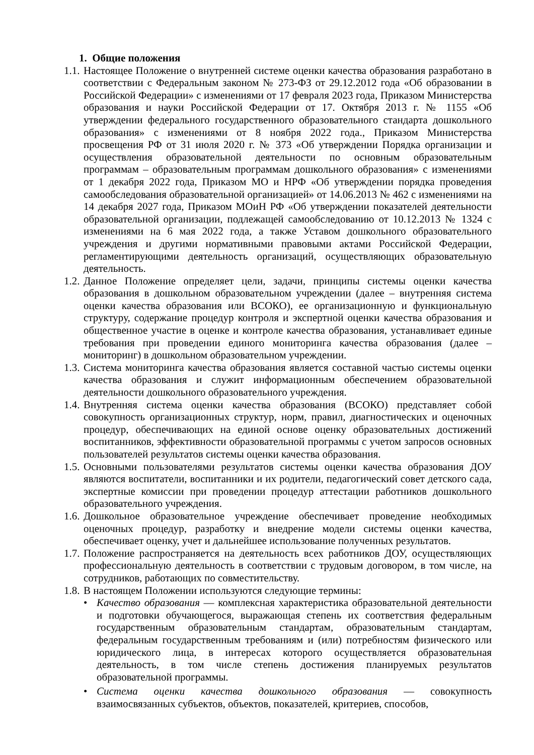1. Общие положения
1.1. Настоящее Положение о внутренней системе оценки качества образования разработано в соответствии с Федеральным законом № 273-ФЗ от 29.12.2012 года «Об образовании в Российской Федерации» с изменениями от 17 февраля 2023 года, Приказом Министерства образования и науки Российской Федерации от 17. Октября 2013 г. № 1155 «Об утверждении федерального государственного образовательного стандарта дошкольного образования» с изменениями от 8 ноября 2022 года., Приказом Министерства просвещения РФ от 31 июля 2020 г. № 373 «Об утверждении Порядка организации и осуществления образовательной деятельности по основным образовательным программам – образовательным программам дошкольного образования» с изменениями от 1 декабря 2022 года, Приказом МО и НРФ «Об утверждении порядка проведения самообследования образовательной организацией» от 14.06.2013 № 462 с изменениями на 14 декабря 2027 года, Приказом МОиН РФ «Об утверждении показателей деятельности образовательной организации, подлежащей самообследованию от 10.12.2013 № 1324 с изменениями на 6 мая 2022 года, а также Уставом дошкольного образовательного учреждения и другими нормативными правовыми актами Российской Федерации, регламентирующими деятельность организаций, осуществляющих образовательную деятельность.
1.2. Данное Положение определяет цели, задачи, принципы системы оценки качества образования в дошкольном образовательном учреждении (далее – внутренняя система оценки качества образования или ВСОКО), ее организационную и функциональную структуру, содержание процедур контроля и экспертной оценки качества образования и общественное участие в оценке и контроле качества образования, устанавливает единые требования при проведении единого мониторинга качества образования (далее – мониторинг) в дошкольном образовательном учреждении.
1.3. Система мониторинга качества образования является составной частью системы оценки качества образования и служит информационным обеспечением образовательной деятельности дошкольного образовательного учреждения.
1.4. Внутренняя система оценки качества образования (ВСОКО) представляет собой совокупность организационных структур, норм, правил, диагностических и оценочных процедур, обеспечивающих на единой основе оценку образовательных достижений воспитанников, эффективности образовательной программы с учетом запросов основных пользователей результатов системы оценки качества образования.
1.5. Основными пользователями результатов системы оценки качества образования ДОУ являются воспитатели, воспитанники и их родители, педагогический совет детского сада, экспертные комиссии при проведении процедур аттестации работников дошкольного образовательного учреждения.
1.6. Дошкольное образовательное учреждение обеспечивает проведение необходимых оценочных процедур, разработку и внедрение модели системы оценки качества, обеспечивает оценку, учет и дальнейшее использование полученных результатов.
1.7. Положение распространяется на деятельность всех работников ДОУ, осуществляющих профессиональную деятельность в соответствии с трудовым договором, в том числе, на сотрудников, работающих по совместительству.
1.8. В настоящем Положении используются следующие термины:
• Качество образования — комплексная характеристика образовательной деятельности и подготовки обучающегося, выражающая степень их соответствия федеральным государственным образовательным стандартам, образовательным стандартам, федеральным государственным требованиям и (или) потребностям физического или юридического лица, в интересах которого осуществляется образовательная деятельность, в том числе степень достижения планируемых результатов образовательной программы.
• Система оценки качества дошкольного образования — совокупность взаимосвязанных субъектов, объектов, показателей, критериев, способов,